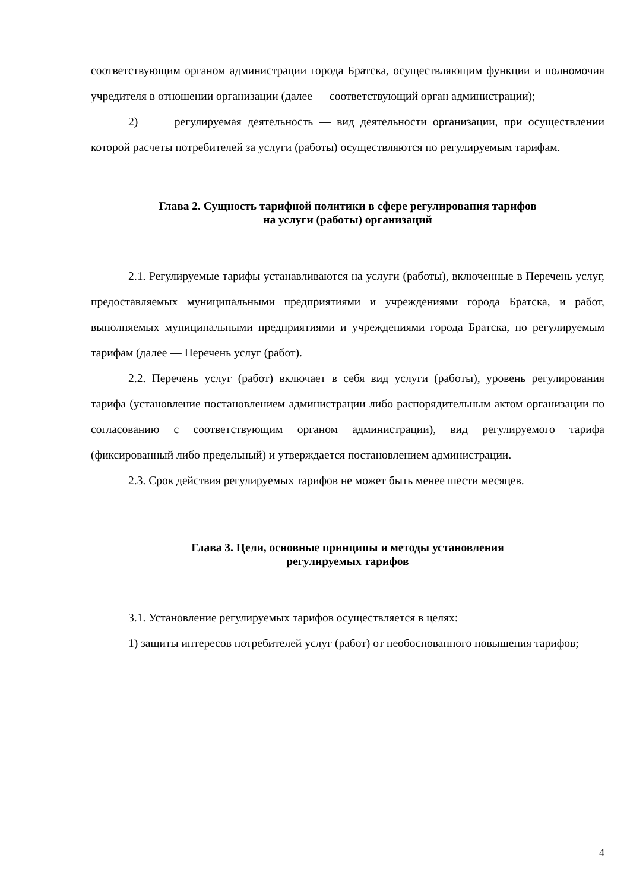соответствующим органом администрации города Братска, осуществляющим функции и полномочия учредителя в отношении организации (далее — соответствующий орган администрации);
2) регулируемая деятельность — вид деятельности организации, при осуществлении которой расчеты потребителей за услуги (работы) осуществляются по регулируемым тарифам.
Глава 2. Сущность тарифной политики в сфере регулирования тарифов
на услуги (работы) организаций
2.1. Регулируемые тарифы устанавливаются на услуги (работы), включенные в Перечень услуг, предоставляемых муниципальными предприятиями и учреждениями города Братска, и работ, выполняемых муниципальными предприятиями и учреждениями города Братска, по регулируемым тарифам (далее — Перечень услуг (работ).
2.2. Перечень услуг (работ) включает в себя вид услуги (работы), уровень регулирования тарифа (установление постановлением администрации либо распорядительным актом организации по согласованию с соответствующим органом администрации), вид регулируемого тарифа (фиксированный либо предельный) и утверждается постановлением администрации.
2.3. Срок действия регулируемых тарифов не может быть менее шести месяцев.
Глава 3. Цели, основные принципы и методы установления
регулируемых тарифов
3.1. Установление регулируемых тарифов осуществляется в целях:
1) защиты интересов потребителей услуг (работ) от необоснованного повышения тарифов;
4